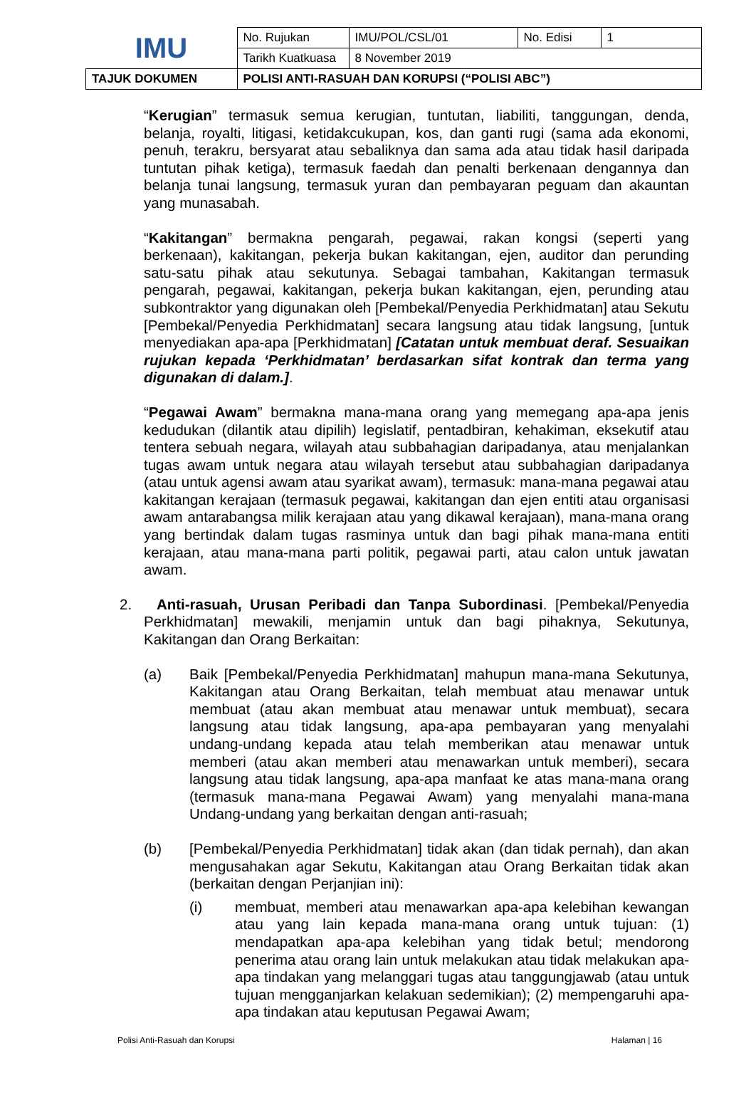| IMU | No. Rujukan | IMU/POL/CSL/01 | No. Edisi | 1 |
| | Tarikh Kuatkuasa | 8 November 2019 | | |
| TAJUK DOKUMEN | POLISI ANTI-RASUAH DAN KORUPSI (“POLISI ABC”) | | | |
“Kerugian” termasuk semua kerugian, tuntutan, liabiliti, tanggungan, denda, belanja, royalti, litigasi, ketidakcukupan, kos, dan ganti rugi (sama ada ekonomi, penuh, terakru, bersyarat atau sebaliknya dan sama ada atau tidak hasil daripada tuntutan pihak ketiga), termasuk faedah dan penalti berkenaan dengannya dan belanja tunai langsung, termasuk yuran dan pembayaran peguam dan akauntan yang munasabah.
“Kakitangan” bermakna pengarah, pegawai, rakan kongsi (seperti yang berkenaan), kakitangan, pekerja bukan kakitangan, ejen, auditor dan perunding satu-satu pihak atau sekutunya. Sebagai tambahan, Kakitangan termasuk pengarah, pegawai, kakitangan, pekerja bukan kakitangan, ejen, perunding atau subkontraktor yang digunakan oleh [Pembekal/Penyedia Perkhidmatan] atau Sekutu [Pembekal/Penyedia Perkhidmatan] secara langsung atau tidak langsung, [untuk menyediakan apa-apa [Perkhidmatan] [Catatan untuk membuat deraf. Sesuaikan rujukan kepada ‘Perkhidmatan’ berdasarkan sifat kontrak dan terma yang digunakan di dalam.].
“Pegawai Awam” bermakna mana-mana orang yang memegang apa-apa jenis kedudukan (dilantik atau dipilih) legislatif, pentadbiran, kehakiman, eksekutif atau tentera sebuah negara, wilayah atau subbahagian daripadanya, atau menjalankan tugas awam untuk negara atau wilayah tersebut atau subbahagian daripadanya (atau untuk agensi awam atau syarikat awam), termasuk: mana-mana pegawai atau kakitangan kerajaan (termasuk pegawai, kakitangan dan ejen entiti atau organisasi awam antarabangsa milik kerajaan atau yang dikawal kerajaan), mana-mana orang yang bertindak dalam tugas rasminya untuk dan bagi pihak mana-mana entiti kerajaan, atau mana-mana parti politik, pegawai parti, atau calon untuk jawatan awam.
2. Anti-rasuah, Urusan Peribadi dan Tanpa Subordinasi. [Pembekal/Penyedia Perkhidmatan] mewakili, menjamin untuk dan bagi pihaknya, Sekutunya, Kakitangan dan Orang Berkaitan:
(a) Baik [Pembekal/Penyedia Perkhidmatan] mahupun mana-mana Sekutunya, Kakitangan atau Orang Berkaitan, telah membuat atau menawar untuk membuat (atau akan membuat atau menawar untuk membuat), secara langsung atau tidak langsung, apa-apa pembayaran yang menyalahi undang-undang kepada atau telah memberikan atau menawar untuk memberi (atau akan memberi atau menawarkan untuk memberi), secara langsung atau tidak langsung, apa-apa manfaat ke atas mana-mana orang (termasuk mana-mana Pegawai Awam) yang menyalahi mana-mana Undang-undang yang berkaitan dengan anti-rasuah;
(b) [Pembekal/Penyedia Perkhidmatan] tidak akan (dan tidak pernah), dan akan mengusahakan agar Sekutu, Kakitangan atau Orang Berkaitan tidak akan (berkaitan dengan Perjanjian ini):
(i) membuat, memberi atau menawarkan apa-apa kelebihan kewangan atau yang lain kepada mana-mana orang untuk tujuan: (1) mendapatkan apa-apa kelebihan yang tidak betul; mendorong penerima atau orang lain untuk melakukan atau tidak melakukan apa-apa tindakan yang melanggari tugas atau tanggungjawab (atau untuk tujuan mengganjarkan kelakuan sedemikian); (2) mempengaruhi apa-apa tindakan atau keputusan Pegawai Awam;
Polisi Anti-Rasuah dan Korupsi Halaman | 16